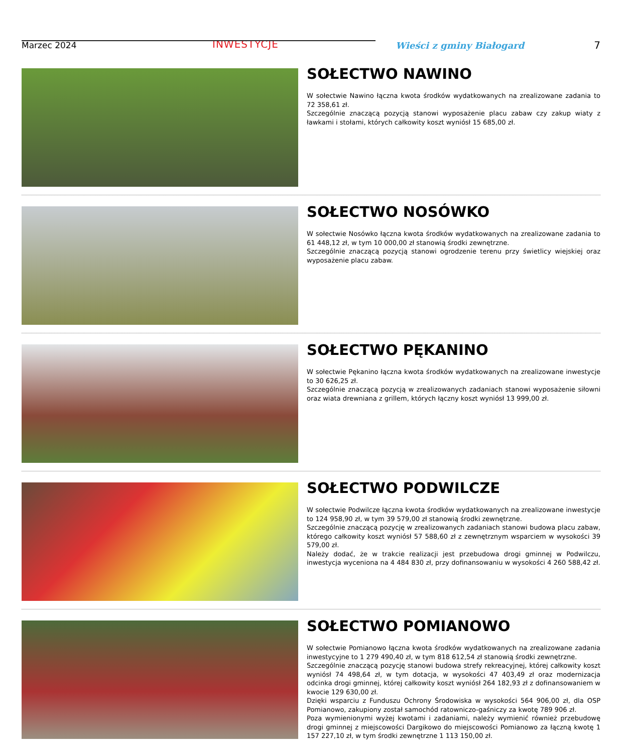Marzec 2024 INWESTYCJE Wieści z gminy Białogard 7
SOŁECTWO NAWINO
W sołectwie Nawino łączna kwota środków wydatkowanych na zrealizowane zadania to 72 358,61 zł.
Szczególnie znaczącą pozycją stanowi wyposażenie placu zabaw czy zakup wiaty z ławkami i stołami, których całkowity koszt wyniósł 15 685,00 zł.
SOŁECTWO NOSÓWKO
W sołectwie Nosówko łączna kwota środków wydatkowanych na zrealizowane zadania to 61 448,12 zł, w tym 10 000,00 zł stanowią środki zewnętrzne.
Szczególnie znaczącą pozycją stanowi ogrodzenie terenu przy świetlicy wiejskiej oraz wyposażenie placu zabaw.
SOŁECTWO PĘKANINO
W sołectwie Pękanino łączna kwota środków wydatkowanych na zrealizowane inwestycje to 30 626,25 zł.
Szczególnie znaczącą pozycją w zrealizowanych zadaniach stanowi wyposażenie siłowni oraz wiata drewniana z grillem, których łączny koszt wyniósł 13 999,00 zł.
SOŁECTWO PODWILCZE
W sołectwie Podwilcze łączna kwota środków wydatkowanych na zrealizowane inwestycje to 124 958,90 zł, w tym 39 579,00 zł stanowią środki zewnętrzne.
Szczególnie znaczącą pozycję w zrealizowanych zadaniach stanowi budowa placu zabaw, którego całkowity koszt wyniósł 57 588,60 zł z zewnętrznym wsparciem w wysokości 39 579,00 zł.
Należy dodać, że w trakcie realizacji jest przebudowa drogi gminnej w Podwilczu, inwestycja wyceniona na 4 484 830 zł, przy dofinansowaniu w wysokości 4 260 588,42 zł.
SOŁECTWO POMIANOWO
W sołectwie Pomianowo łączna kwota środków wydatkowanych na zrealizowane zadania inwestycyjne to 1 279 490,40 zł, w tym 818 612,54 zł stanowią środki zewnętrzne.
Szczególnie znaczącą pozycję stanowi budowa strefy rekreacyjnej, której całkowity koszt wyniósł 74 498,64 zł, w tym dotacja, w wysokości 47 403,49 zł oraz modernizacja odcinka drogi gminnej, której całkowity koszt wyniósł 264 182,93 zł z dofinansowaniem w kwocie 129 630,00 zł.
Dzięki wsparciu z Funduszu Ochrony Środowiska w wysokości 564 906,00 zł, dla OSP Pomianowo, zakupiony został samochód ratowniczo-gaśniczy za kwotę 789 906 zł.
Poza wymienionymi wyżej kwotami i zadaniami, należy wymienić również przebudowę drogi gminnej z miejscowości Dargikowo do miejscowości Pomianowo za łączną kwotę 1 157 227,10 zł, w tym środki zewnętrzne 1 113 150,00 zł.